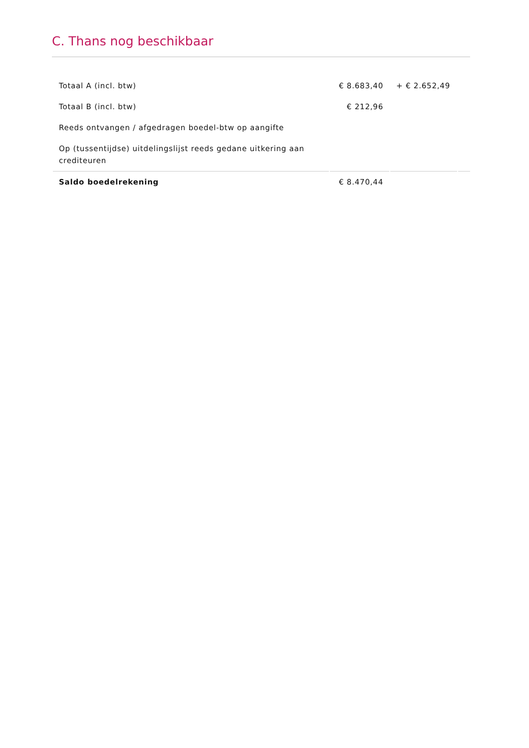C. Thans nog beschikbaar
| Totaal A (incl. btw) | € 8.683,40 | + € 2.652,49 | |
| Totaal B (incl. btw) | € 212,96 | | |
| Reeds ontvangen / afgedragen boedel-btw op aangifte | | | |
| Op (tussentijdse) uitdelingslijst reeds gedane uitkering aan crediteuren | | | |
| Saldo boedelrekening | € 8.470,44 | | |